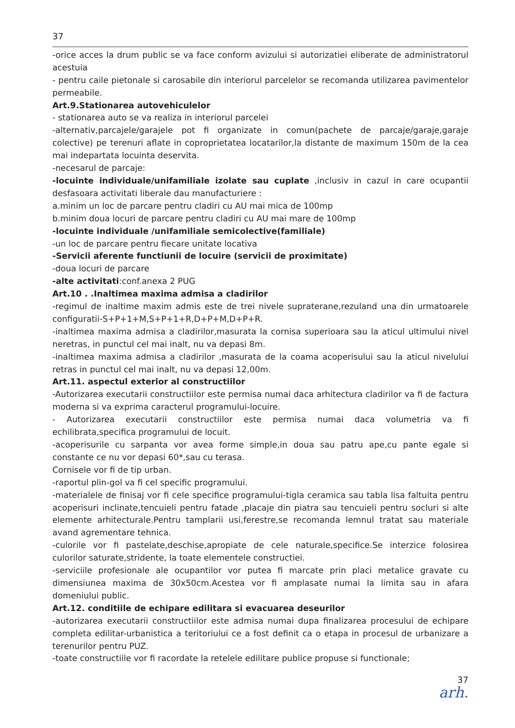37
-orice acces la drum public se va face conform avizului si autorizatiei eliberate de administratorul acestuia
- pentru caile pietonale si carosabile din interiorul parcelelor se recomanda utilizarea pavimentelor permeabile.
Art.9.Stationarea autovehiculelor
- stationarea auto se va realiza in interiorul parcelei
-alternativ,parcajele/garajele pot fi organizate in comun(pachete de parcaje/garaje,garaje colective) pe terenuri aflate in coproprietatea locatarilor,la distante de maximum 150m de la cea mai indepartata locuinta deservita.
-necesarul de parcaje:
-locuinte individuale/unifamiliale izolate sau cuplate ,inclusiv in cazul in care ocupantii desfasoara activitati liberale dau manufacturiere :
a.minim un loc de parcare pentru cladiri cu AU mai mica de 100mp
b.minim doua locuri de parcare pentru cladiri cu AU mai mare de 100mp
-locuinte individuale /unifamiliale semicolective(familiale)
-un loc de parcare pentru fiecare unitate locativa
-Servicii aferente functiunii de locuire (servicii de proximitate)
-doua locuri de parcare
-alte activitati:conf.anexa 2 PUG
Art.10 . .Inaltimea maxima admisa a cladirilor
-regimul de inaltime maxim admis este de trei nivele supraterane,rezuland una din urmatoarele configuratii-S+P+1+M,S+P+1+R,D+P+M,D+P+R.
-inaltimea maxima admisa a cladirilor,masurata la cornisa superioara sau la aticul ultimului nivel neretras, in punctul cel mai inalt, nu va depasi 8m.
-inaltimea maxima admisa a cladirilor ,masurata de la coama acoperisului sau la aticul nivelului retras in punctul cel mai inalt, nu va depasi 12,00m.
Art.11. aspectul exterior al constructiilor
-Autorizarea executarii constructiilor este permisa numai daca arhitectura cladirilor va fi de factura moderna si va exprima caracterul programului-locuire.
- Autorizarea executarii constructiilor este permisa numai daca volumetria va fi echilibrata,specifica programului de locuit.
-acoperisurile cu sarpanta vor avea forme simple,in doua sau patru ape,cu pante egale si constante ce nu vor depasi 60*,sau cu terasa.
Cornisele vor fi de tip urban.
-raportul plin-gol va fi cel specific programului.
-materialele de finisaj vor fi cele specifice programului-tigla ceramica sau tabla lisa faltuita pentru acoperisuri inclinate,tencuieli pentru fatade ,placaje din piatra sau tencuieli pentru socluri si alte elemente arhitecturale.Pentru tamplarii usi,ferestre,se recomanda lemnul tratat sau materiale avand agrementare tehnica.
-culorile vor fi pastelate,deschise,apropiate de cele naturale,specifice.Se interzice folosirea culorilor saturate,stridente, la toate elementele constructiei.
-serviciile profesionale ale ocupantilor vor putea fi marcate prin placi metalice gravate cu dimensiunea maxima de 30x50cm.Acestea vor fi amplasate numai la limita sau in afara domeniului public.
Art.12. conditiile de echipare edilitara si evacuarea deseurilor
-autorizarea executarii constructiilor este admisa numai dupa finalizarea procesului de echipare completa edilitar-urbanistica a teritoriului ce a fost definit ca o etapa in procesul de urbanizare a terenurilor pentru PUZ.
-toate constructiile vor fi racordate la retelele edilitare publice propuse si functionale;
37
arh.